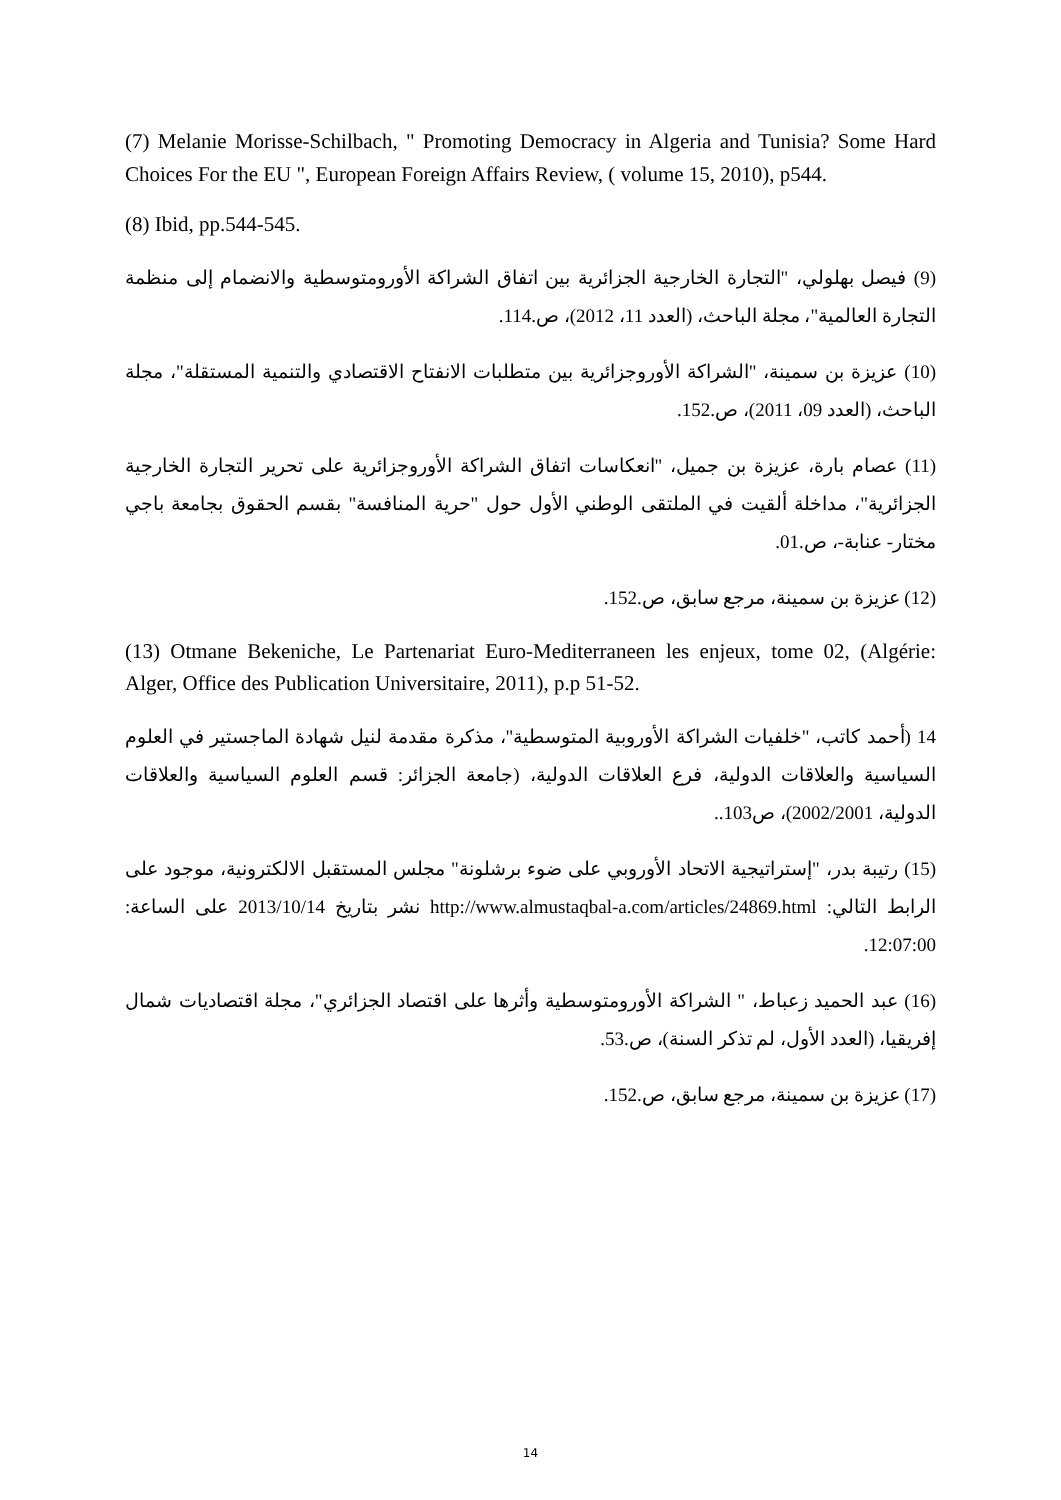(7) Melanie Morisse-Schilbach, " Promoting Democracy in Algeria and Tunisia? Some Hard Choices For the EU ", European Foreign Affairs Review, ( volume 15, 2010), p544.
(8) Ibid, pp.544-545.
(9) فيصل بهلولي، "التجارة الخارجية الجزائرية بين اتفاق الشراكة الأورومتوسطية والانضمام إلى منظمة التجارة العالمية"، مجلة الباحث، (العدد 11، 2012)، ص.114.
(10) عزيزة بن سمينة، "الشراكة الأوروجزائرية بين متطلبات الانفتاح الاقتصادي والتنمية المستقلة"، مجلة الباحث، (العدد 09، 2011)، ص.152.
(11) عصام بارة، عزيزة بن جميل، "انعكاسات اتفاق الشراكة الأوروجزائرية على تحرير التجارة الخارجية الجزائرية"، مداخلة ألقيت في الملتقى الوطني الأول حول "حرية المنافسة" بقسم الحقوق بجامعة باجي مختار- عنابة-، ص.01.
(12) عزيزة بن سمينة، مرجع سابق، ص.152.
(13) Otmane Bekeniche, Le Partenariat Euro-Mediterraneen les enjeux, tome 02, (Algérie: Alger, Office des Publication Universitaire, 2011), p.p 51-52.
14 (أحمد كاتب، "خلفيات الشراكة الأوروبية المتوسطية"، مذكرة مقدمة لنيل شهادة الماجستير في العلوم السياسية والعلاقات الدولية، فرع العلاقات الدولية، (جامعة الجزائر: قسم العلوم السياسية والعلاقات الدولية، 2002/2001)، ص103..
(15) رتيبة بدر، "إستراتيجية الاتحاد الأوروبي على ضوء برشلونة" مجلس المستقبل الالكترونية، موجود على الرابط التالي: http://www.almustaqbal-a.com/articles/24869.html نشر بتاريخ 2013/10/14 على الساعة: 12:07:00.
(16) عبد الحميد زعباط، " الشراكة الأورومتوسطية وأثرها على اقتصاد الجزائري"، مجلة اقتصاديات شمال إفريقيا، (العدد الأول، لم تذكر السنة)، ص.53.
(17) عزيزة بن سمينة، مرجع سابق، ص.152.
14